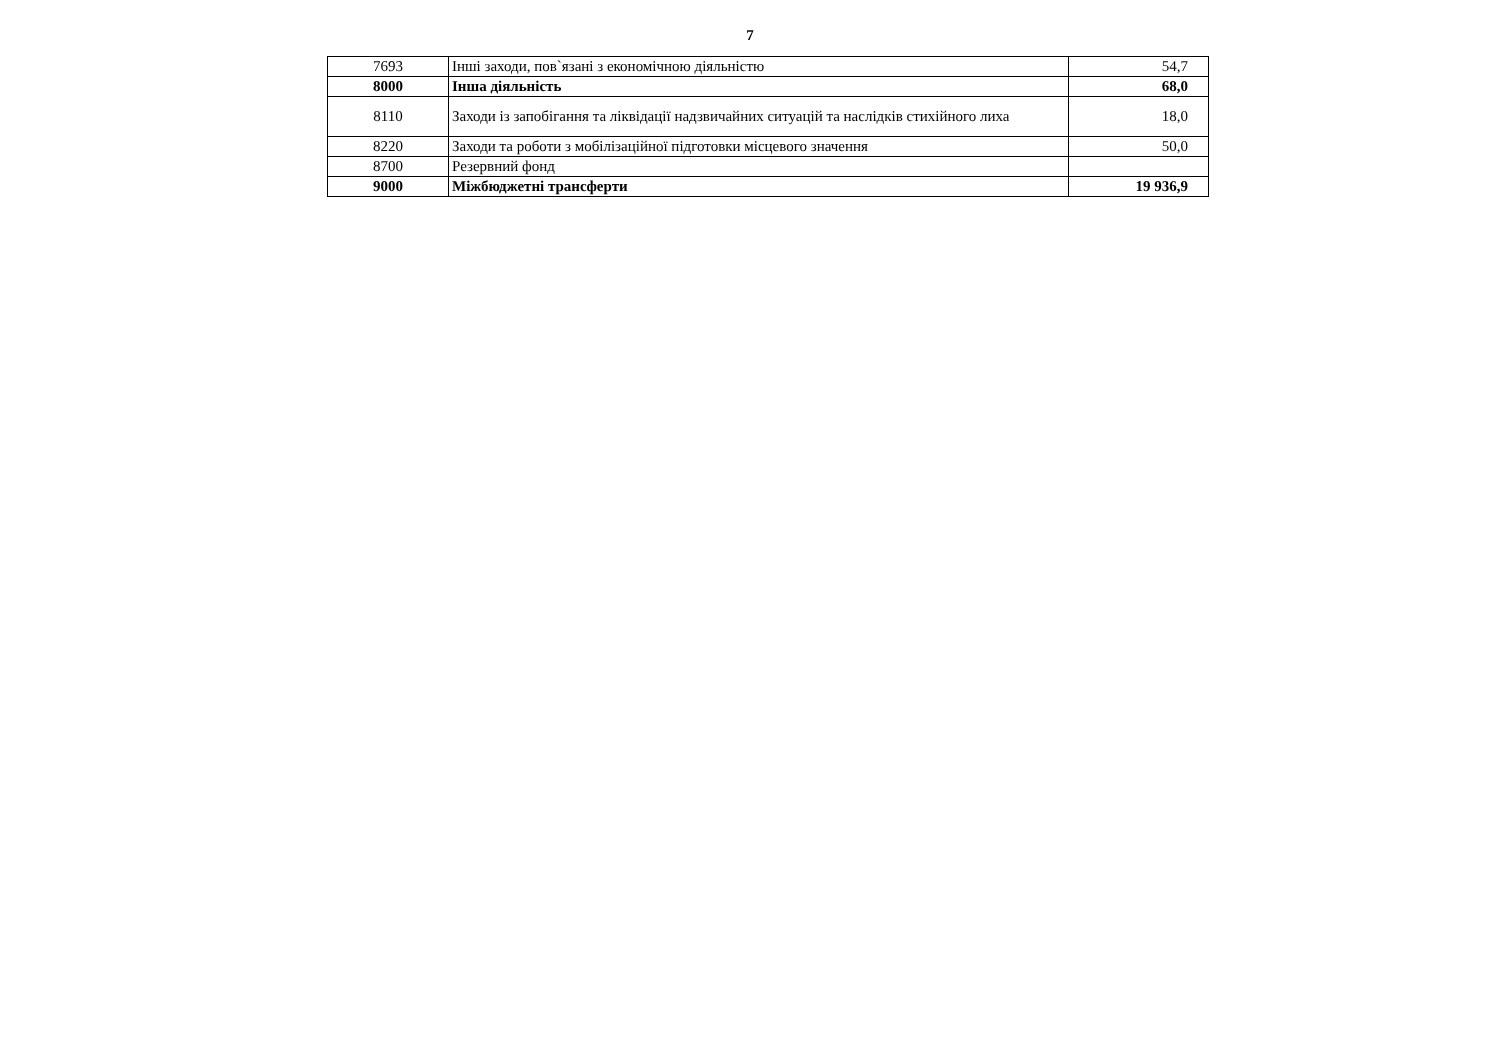7
| 7693 | Інші заходи, пов`язані з економічною діяльністю | 54,7 |
| 8000 | Інша діяльність | 68,0 |
| 8110 | Заходи із запобігання та ліквідації надзвичайних ситуацій та наслідків стихійного лиха | 18,0 |
| 8220 | Заходи та роботи з мобілізаційної підготовки місцевого значення | 50,0 |
| 8700 | Резервний фонд | |
| 9000 | Міжбюджетні трансферти | 19 936,9 |